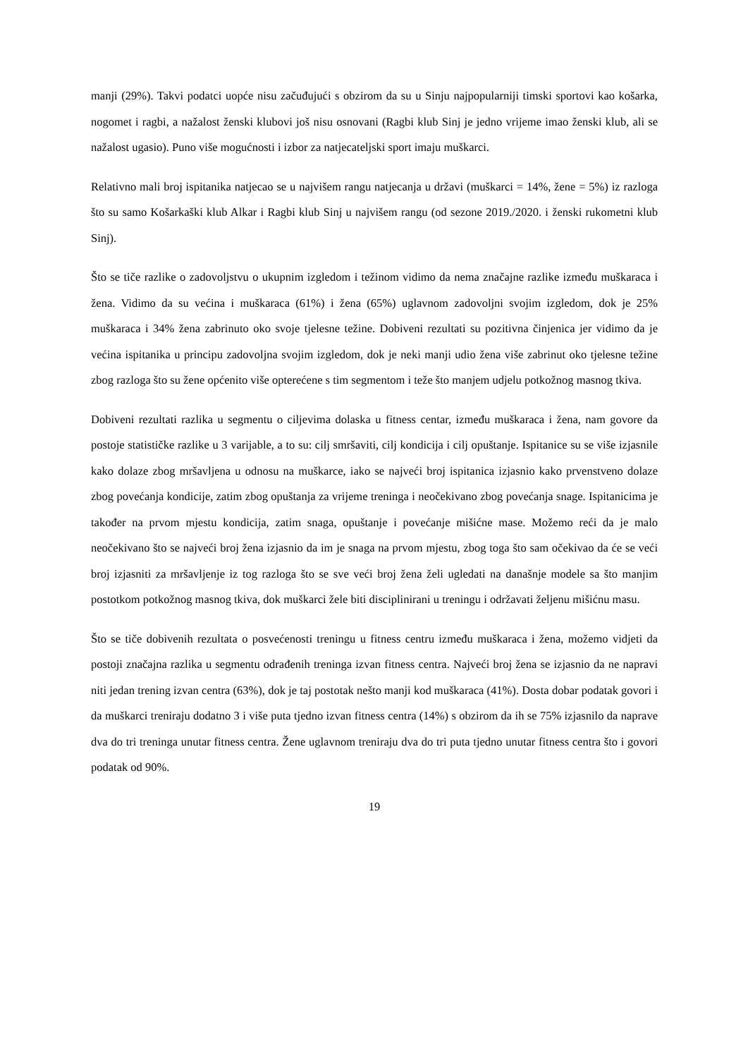manji (29%). Takvi podatci uopće nisu začuđujući s obzirom da su u Sinju najpopularniji timski sportovi kao košarka, nogomet i ragbi, a nažalost ženski klubovi još nisu osnovani (Ragbi klub Sinj je jedno vrijeme imao ženski klub, ali se nažalost ugasio). Puno više mogućnosti i izbor za natjecateljski sport imaju muškarci.
Relativno mali broj ispitanika natjecao se u najvišem rangu natjecanja u državi (muškarci = 14%, žene = 5%) iz razloga što su samo Košarkaški klub Alkar i Ragbi klub Sinj u najvišem rangu (od sezone 2019./2020. i ženski rukometni klub Sinj).
Što se tiče razlike o zadovoljstvu o ukupnim izgledom i težinom vidimo da nema značajne razlike između muškaraca i žena. Vidimo da su većina i muškaraca (61%) i žena (65%) uglavnom zadovoljni svojim izgledom, dok je 25% muškaraca i 34% žena zabrinuto oko svoje tjelesne težine. Dobiveni rezultati su pozitivna činjenica jer vidimo da je većina ispitanika u principu zadovoljna svojim izgledom, dok je neki manji udio žena više zabrinut oko tjelesne težine zbog razloga što su žene općenito više opterećene s tim segmentom i teže što manjem udjelu potkožnog masnog tkiva.
Dobiveni rezultati razlika u segmentu o ciljevima dolaska u fitness centar, između muškaraca i žena, nam govore da postoje statističke razlike u 3 varijable, a to su: cilj smršaviti, cilj kondicija i cilj opuštanje. Ispitanice su se više izjasnile kako dolaze zbog mršavljena u odnosu na muškarce, iako se najveći broj ispitanica izjasnio kako prvenstveno dolaze zbog povećanja kondicije, zatim zbog opuštanja za vrijeme treninga i neočekivano zbog povećanja snage. Ispitanicima je također na prvom mjestu kondicija, zatim snaga, opuštanje i povećanje mišićne mase. Možemo reći da je malo neočekivano što se najveći broj žena izjasnio da im je snaga na prvom mjestu, zbog toga što sam očekivao da će se veći broj izjasniti za mršavljenje iz tog razloga što se sve veći broj žena želi ugledati na današnje modele sa što manjim postotkom potkožnog masnog tkiva, dok muškarci žele biti disciplinirani u treningu i održavati željenu mišićnu masu.
Što se tiče dobivenih rezultata o posvećenosti treningu u fitness centru između muškaraca i žena, možemo vidjeti da postoji značajna razlika u segmentu odrađenih treninga izvan fitness centra. Najveći broj žena se izjasnio da ne napravi niti jedan trening izvan centra (63%), dok je taj postotak nešto manji kod muškaraca (41%). Dosta dobar podatak govori i da muškarci treniraju dodatno 3 i više puta tjedno izvan fitness centra (14%) s obzirom da ih se 75% izjasnilo da naprave dva do tri treninga unutar fitness centra. Žene uglavnom treniraju dva do tri puta tjedno unutar fitness centra što i govori podatak od 90%.
19